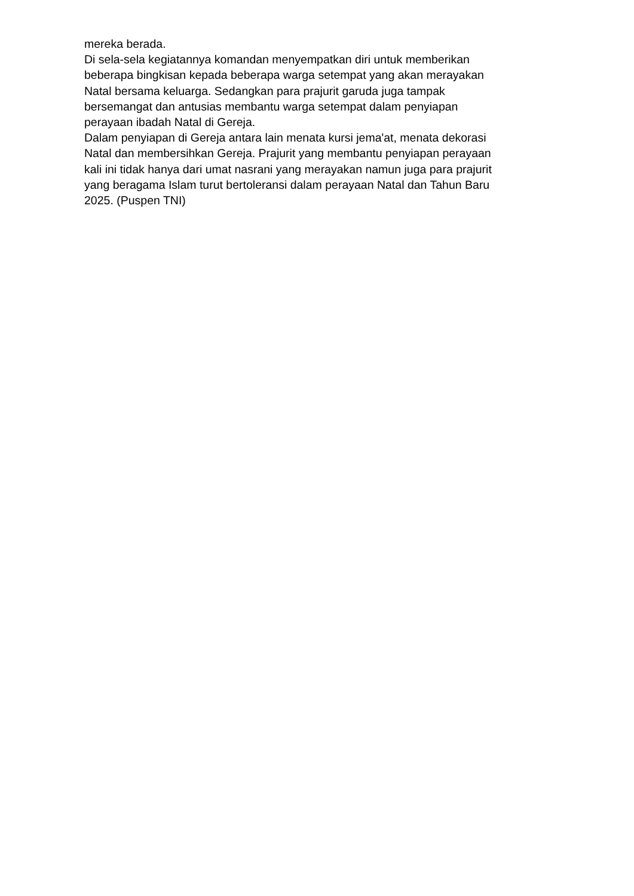mereka berada.
Di sela-sela kegiatannya komandan menyempatkan diri untuk memberikan
beberapa bingkisan kepada beberapa warga setempat yang akan merayakan
Natal bersama keluarga. Sedangkan para prajurit garuda juga tampak
bersemangat dan antusias membantu warga setempat dalam penyiapan
perayaan ibadah Natal di Gereja.
Dalam penyiapan di Gereja antara lain menata kursi jema'at, menata dekorasi
Natal dan membersihkan Gereja. Prajurit yang membantu penyiapan perayaan
kali ini tidak hanya dari umat nasrani yang merayakan namun juga para prajurit
yang beragama Islam turut bertoleransi dalam perayaan Natal dan Tahun Baru
2025. (Puspen TNI)